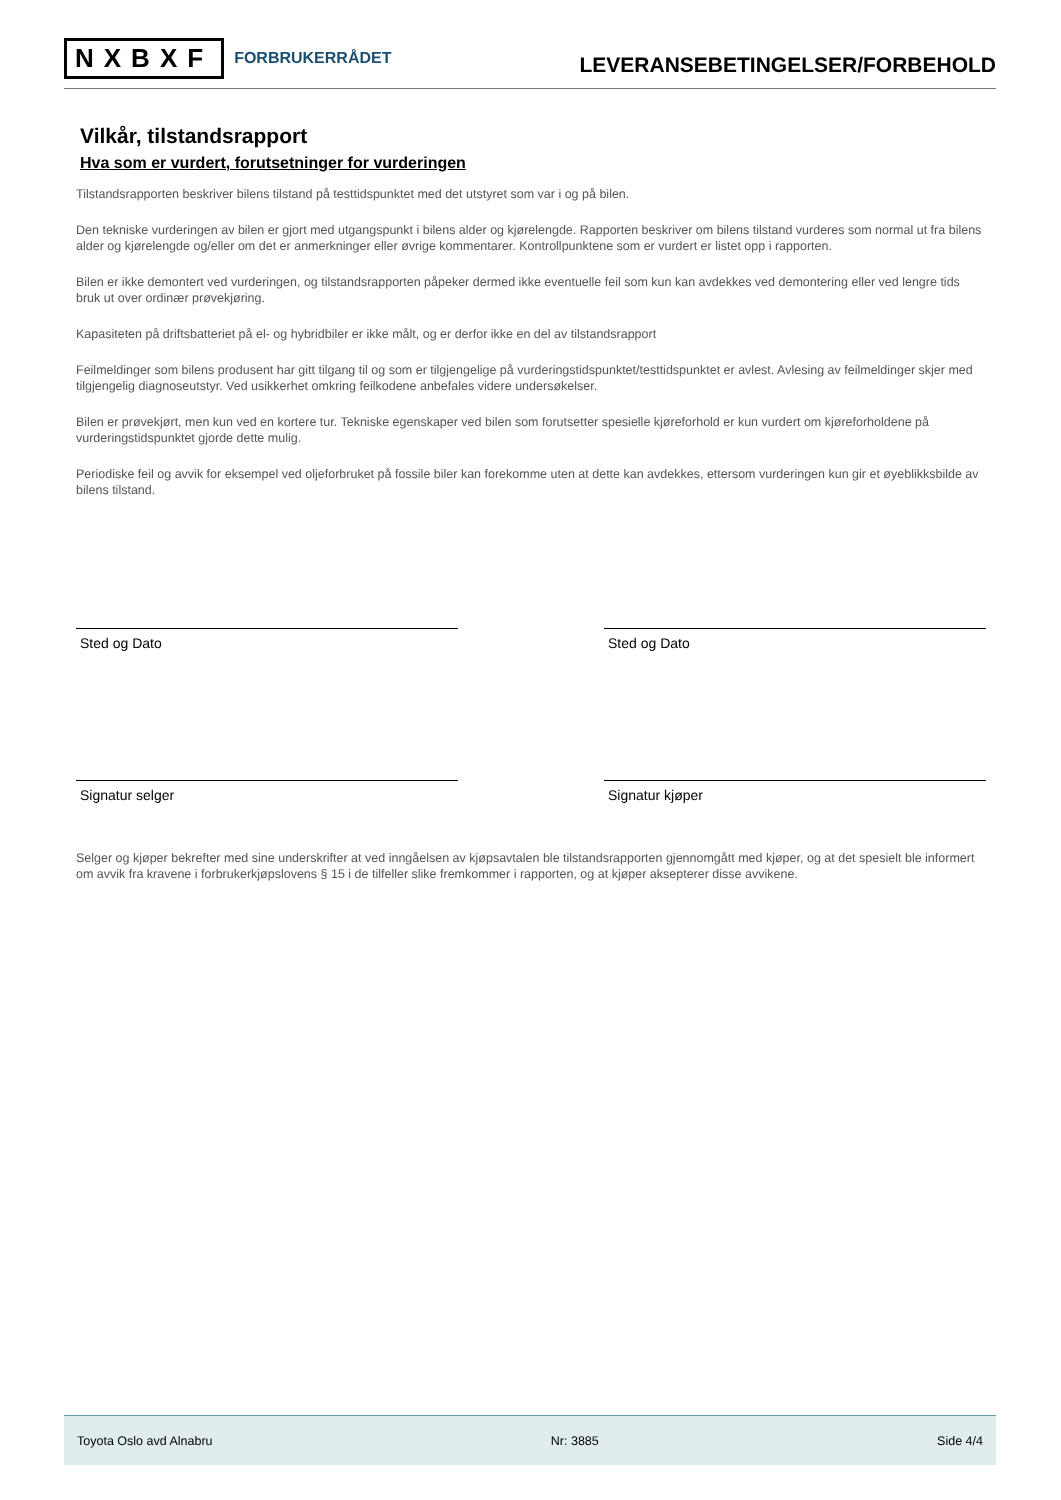NXBXF FORBRUKERRÅDET
LEVERANSEBETINGELSER/FORBEHOLD
Vilkår, tilstandsrapport
Hva som er vurdert, forutsetninger for vurderingen
Tilstandsrapporten beskriver bilens tilstand på testtidspunktet med det utstyret som var i og på bilen.
Den tekniske vurderingen av bilen er gjort med utgangspunkt i bilens alder og kjørelengde. Rapporten beskriver om bilens tilstand vurderes som normal ut fra bilens alder og kjørelengde og/eller om det er anmerkninger eller øvrige kommentarer. Kontrollpunktene som er vurdert er listet opp i rapporten.
Bilen er ikke demontert ved vurderingen, og tilstandsrapporten påpeker dermed ikke eventuelle feil som kun kan avdekkes ved demontering eller ved lengre tids bruk ut over ordinær prøvekjøring.
Kapasiteten på driftsbatteriet på el- og hybridbiler er ikke målt, og er derfor ikke en del av tilstandsrapport
Feilmeldinger som bilens produsent har gitt tilgang til og som er tilgjengelige på vurderingstidspunktet/testtidspunktet er avlest. Avlesing av feilmeldinger skjer med tilgjengelig diagnoseutstyr. Ved usikkerhet omkring feilkodene anbefales videre undersøkelser.
Bilen er prøvekjørt, men kun ved en kortere tur. Tekniske egenskaper ved bilen som forutsetter spesielle kjøreforhold er kun vurdert om kjøreforholdene på vurderingstidspunktet gjorde dette mulig.
Periodiske feil og avvik for eksempel ved oljeforbruket på fossile biler kan forekomme uten at dette kan avdekkes, ettersom vurderingen kun gir et øyeblikksbilde av bilens tilstand.
Sted og Dato Sted og Dato
Signatur selger Signatur kjøper
Selger og kjøper bekrefter med sine underskrifter at ved inngåelsen av kjøpsavtalen ble tilstandsrapporten gjennomgått med kjøper, og at det spesielt ble informert om avvik fra kravene i forbrukerkjøpslovens § 15 i de tilfeller slike fremkommer i rapporten, og at kjøper aksepterer disse avvikene.
Toyota Oslo avd Alnabru Nr: 3885 Side 4/4